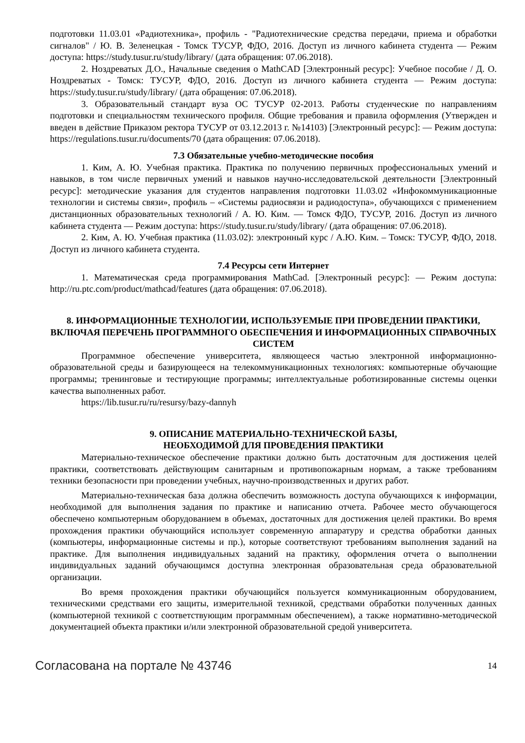подготовки 11.03.01 «Радиотехника», профиль - "Радиотехнические средства передачи, приема и обработки сигналов" / Ю. В. Зеленецкая - Томск ТУСУР, ФДО, 2016. Доступ из личного кабинета студента — Режим доступа: https://study.tusur.ru/study/library/ (дата обращения: 07.06.2018).
2. Ноздреватых Д.О., Начальные сведения о MathCAD [Электронный ресурс]: Учебное пособие / Д. О. Ноздреватых - Томск: ТУСУР, ФДО, 2016. Доступ из личного кабинета студента — Режим доступа: https://study.tusur.ru/study/library/ (дата обращения: 07.06.2018).
3. Образовательный стандарт вуза ОС ТУСУР 02-2013. Работы студенческие по направлениям подготовки и специальностям технического профиля. Общие требования и правила оформления (Утвержден и введен в действие Приказом ректора ТУСУР от 03.12.2013 г. №14103) [Электронный ресурс]: — Режим доступа: https://regulations.tusur.ru/documents/70 (дата обращения: 07.06.2018).
7.3 Обязательные учебно-методические пособия
1. Ким, А. Ю. Учебная практика. Практика по получению первичных профессиональных умений и навыков, в том числе первичных умений и навыков научно-исследовательской деятельности [Электронный ресурс]: методические указания для студентов направления подготовки 11.03.02 «Инфокоммуникационные технологии и системы связи», профиль – «Системы радиосвязи и радиодоступа», обучающихся с применением дистанционных образовательных технологий / А. Ю. Ким. — Томск ФДО, ТУСУР, 2016. Доступ из личного кабинета студента — Режим доступа: https://study.tusur.ru/study/library/ (дата обращения: 07.06.2018).
2. Ким, А. Ю. Учебная практика (11.03.02): электронный курс / А.Ю. Ким. – Томск: ТУСУР, ФДО, 2018. Доступ из личного кабинета студента.
7.4 Ресурсы сети Интернет
1. Математическая среда программирования MathCad. [Электронный ресурс]: — Режим доступа: http://ru.ptc.com/product/mathcad/features (дата обращения: 07.06.2018).
8. ИНФОРМАЦИОННЫЕ ТЕХНОЛОГИИ, ИСПОЛЬЗУЕМЫЕ ПРИ ПРОВЕДЕНИИ ПРАКТИКИ, ВКЛЮЧАЯ ПЕРЕЧЕНЬ ПРОГРАММНОГО ОБЕСПЕЧЕНИЯ И ИНФОРМАЦИОННЫХ СПРАВОЧНЫХ СИСТЕМ
Программное обеспечение университета, являющееся частью электронной информационно-образовательной среды и базирующееся на телекоммуникационных технологиях: компьютерные обучающие программы; тренинговые и тестирующие программы; интеллектуальные роботизированные системы оценки качества выполненных работ.
https://lib.tusur.ru/ru/resursy/bazy-dannyh
9. ОПИСАНИЕ МАТЕРИАЛЬНО-ТЕХНИЧЕСКОЙ БАЗЫ,
НЕОБХОДИМОЙ ДЛЯ ПРОВЕДЕНИЯ ПРАКТИКИ
Материально-техническое обеспечение практики должно быть достаточным для достижения целей практики, соответствовать действующим санитарным и противопожарным нормам, а также требованиям техники безопасности при проведении учебных, научно-производственных и других работ.
Материально-техническая база должна обеспечить возможность доступа обучающихся к информации, необходимой для выполнения задания по практике и написанию отчета. Рабочее место обучающегося обеспечено компьютерным оборудованием в объемах, достаточных для достижения целей практики. Во время прохождения практики обучающийся использует современную аппаратуру и средства обработки данных (компьютеры, информационные системы и пр.), которые соответствуют требованиям выполнения заданий на практике. Для выполнения индивидуальных заданий на практику, оформления отчета о выполнении индивидуальных заданий обучающимся доступна электронная образовательная среда образовательной организации.
Во время прохождения практики обучающийся пользуется коммуникационным оборудованием, техническими средствами его защиты, измерительной техникой, средствами обработки полученных данных (компьютерной техникой с соответствующим программным обеспечением), а также нормативно-методической документацией объекта практики и/или электронной образовательной средой университета.
Согласована на портале № 43746 14